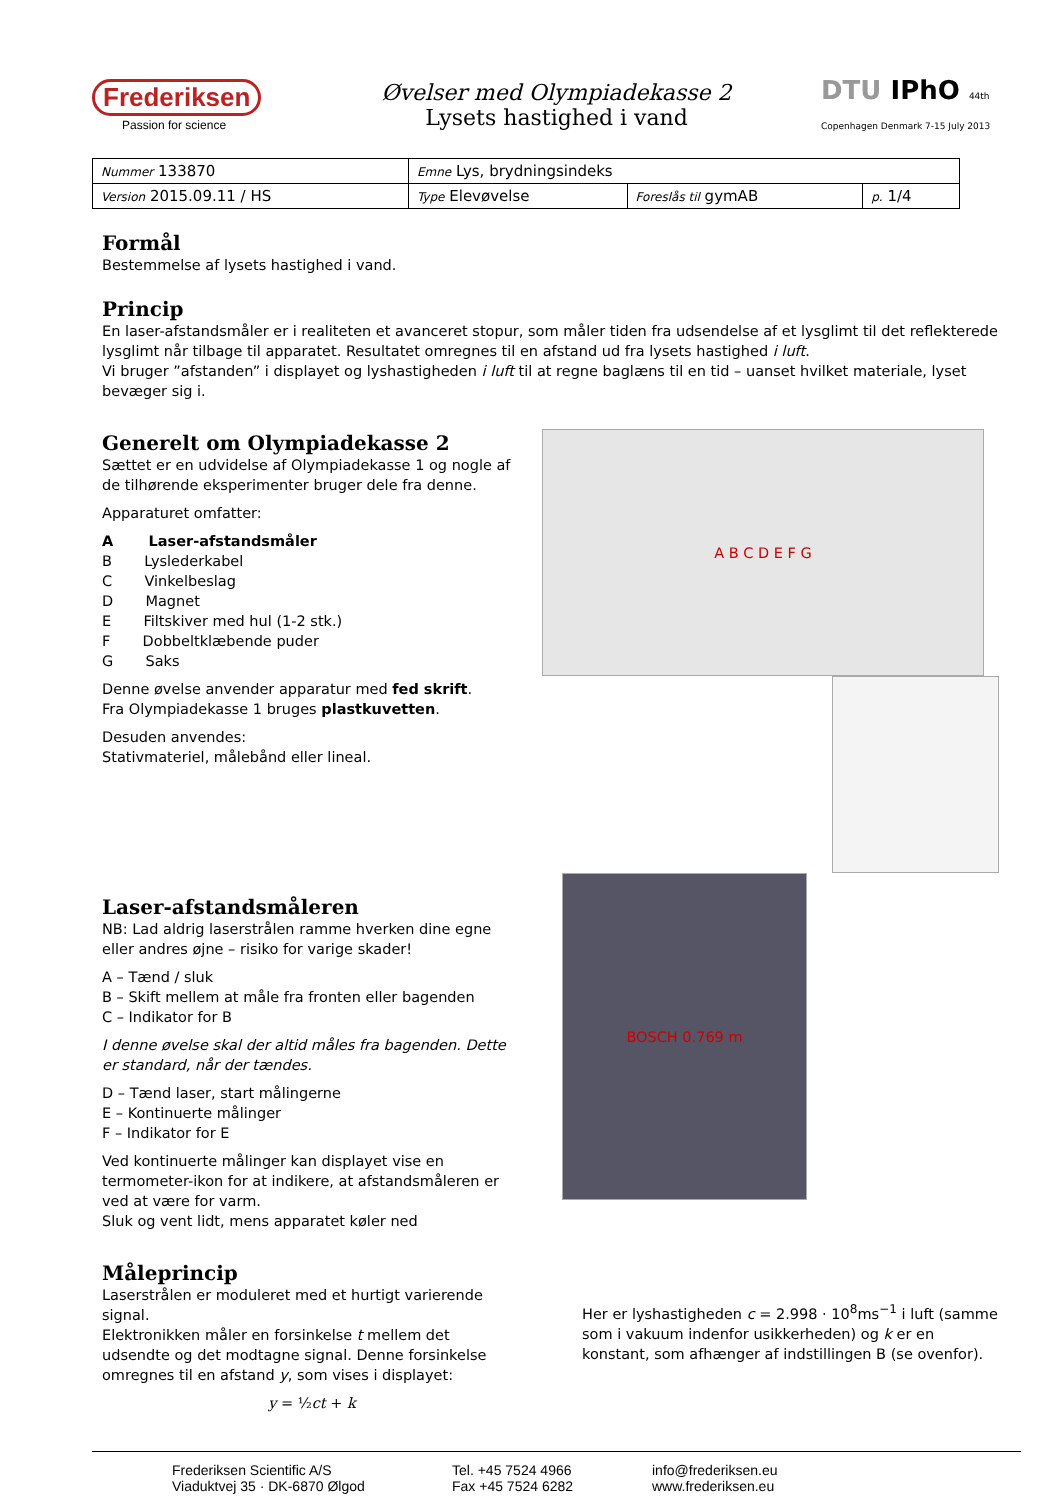Frederiksen
Passion for science
Øvelser med Olympiadekasse 2
Lysets hastighed i vand
DTU IPhO 44th Copenhagen Denmark 7-15 July 2013
| Nummer 133870 | Emne Lys, brydningsindeks | | |
| Version 2015.09.11 / HS | Type Elevøvelse | Foreslås til gymAB | p. 1/4 |
Formål
Bestemmelse af lysets hastighed i vand.
Princip
En laser-afstandsmåler er i realiteten et avanceret stopur, som måler tiden fra udsendelse af et lysglimt til det reflekterede lysglimt når tilbage til apparatet. Resultatet omregnes til en afstand ud fra lysets hastighed i luft.
Vi bruger ”afstanden” i displayet og lyshastigheden i luft til at regne baglæns til en tid – uanset hvilket materiale, lyset bevæger sig i.
Generelt om Olympiadekasse 2
Sættet er en udvidelse af Olympiadekasse 1 og nogle af de tilhørende eksperimenter bruger dele fra denne.
Apparaturet omfatter:
A Laser-afstandsmåler
B Lyslederkabel
C Vinkelbeslag
D Magnet
E Filtskiver med hul (1-2 stk.)
F Dobbeltklæbende puder
G Saks
Denne øvelse anvender apparatur med fed skrift.
Fra Olympiadekasse 1 bruges plastkuvetten.
Desuden anvendes:
Stativmateriel, målebånd eller lineal.
A B C D E F G
Laser-afstandsmåleren
NB: Lad aldrig laserstrålen ramme hverken dine egne eller andres øjne – risiko for varige skader!
A – Tænd / sluk
B – Skift mellem at måle fra fronten eller bagenden
C – Indikator for B
I denne øvelse skal der altid måles fra bagenden. Dette er standard, når der tændes.
D – Tænd laser, start målingerne
E – Kontinuerte målinger
F – Indikator for E
Ved kontinuerte målinger kan displayet vise en termometer-ikon for at indikere, at afstandsmåleren er ved at være for varm.
Sluk og vent lidt, mens apparatet køler ned
BOSCH 0.769 m
Måleprincip
Laserstrålen er moduleret med et hurtigt varierende signal.
Elektronikken måler en forsinkelse t mellem det udsendte og det modtagne signal. Denne forsinkelse omregnes til en afstand y, som vises i displayet:
y = ½ct + k
Her er lyshastigheden c = 2.998 · 10<sup>8</sup>ms<sup>−1</sup> i luft (samme som i vakuum indenfor usikkerheden) og k er en konstant, som afhænger af indstillingen B (se ovenfor).
Frederiksen Scientific A/S
Viaduktvej 35 · DK-6870 Ølgod
Tel. +45 7524 4966
Fax +45 7524 6282
info@frederiksen.eu
www.frederiksen.eu